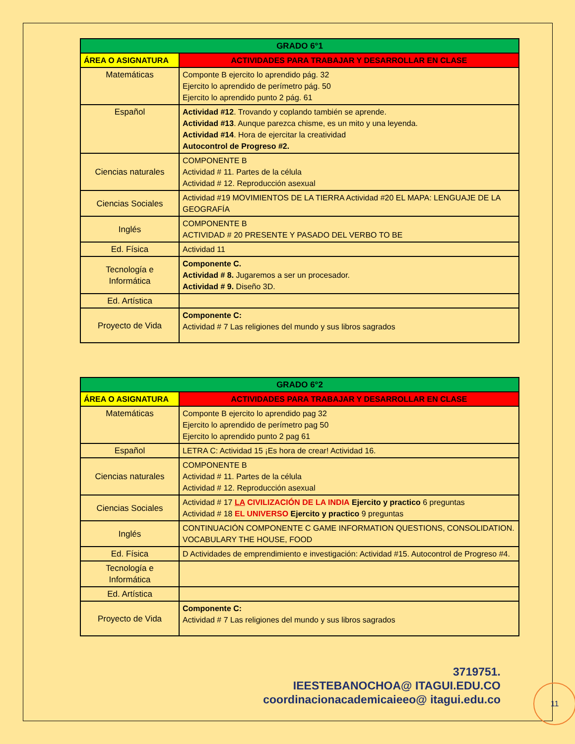| GRADO 6°1 | |
| ÁREA O ASIGNATURA | ACTIVIDADES PARA TRABAJAR Y DESARROLLAR EN CLASE |
| Matemáticas | Componte B ejercito lo aprendido pág. 32 Ejercito lo aprendido de perímetro pág. 50 Ejercito lo aprendido punto 2 pág. 61 |
| Español | Actividad #12 . Trovando y coplando también se aprende. Actividad #13 . Aunque parezca chisme, es un mito y una leyenda. Actividad #14 . Hora de ejercitar la creatividad Autocontrol de Progreso #2. |
| Ciencias naturales | COMPONENTE B Actividad # 11. Partes de la célula Actividad # 12. Reproducción asexual |
| Ciencias Sociales | Actividad #19 MOVIMIENTOS DE LA TIERRA Actividad #20 EL MAPA: LENGUAJE DE LA GEOGRAFÍA |
| Inglés | COMPONENTE B ACTIVIDAD # 20 PRESENTE Y PASADO DEL VERBO TO BE |
| Ed. Física | Actividad 11 |
| Tecnología e Informática | Componente C. Actividad # 8. Jugaremos a ser un procesador. Actividad # 9. Diseño 3D. |
| Ed. Artística | |
| Proyecto de Vida | Componente C: Actividad # 7 Las religiones del mundo y sus libros sagrados |
| GRADO 6°2 | |
| ÁREA O ASIGNATURA | ACTIVIDADES PARA TRABAJAR Y DESARROLLAR EN CLASE |
| Matemáticas | Componte B ejercito lo aprendido pag 32 Ejercito lo aprendido de perímetro pag 50 Ejercito lo aprendido punto 2 pag 61 |
| Español | LETRA C: Actividad 15 ¡Es hora de crear! Actividad 16. |
| Ciencias naturales | COMPONENTE B Actividad # 11. Partes de la célula Actividad # 12. Reproducción asexual |
| Ciencias Sociales | Actividad # 17 LA CIVILIZACIÓN DE LA INDIA Ejercito y practico 6 preguntas Actividad # 18 EL UNIVERSO Ejercito y practico 9 preguntas |
| Inglés | CONTINUACIÓN COMPONENTE C GAME INFORMATION QUESTIONS, CONSOLIDATION. VOCABULARY THE HOUSE, FOOD |
| Ed. Física | D Actividades de emprendimiento e investigación: Actividad #15. Autocontrol de Progreso #4. |
| Tecnología e Informática | |
| Ed. Artística | |
| Proyecto de Vida | Componente C: Actividad # 7 Las religiones del mundo y sus libros sagrados |
3719751.
IEESTEBANOCHOA@ ITAGUI.EDU.CO
coordinacionacademicaieeo@ itagui.edu.co
11